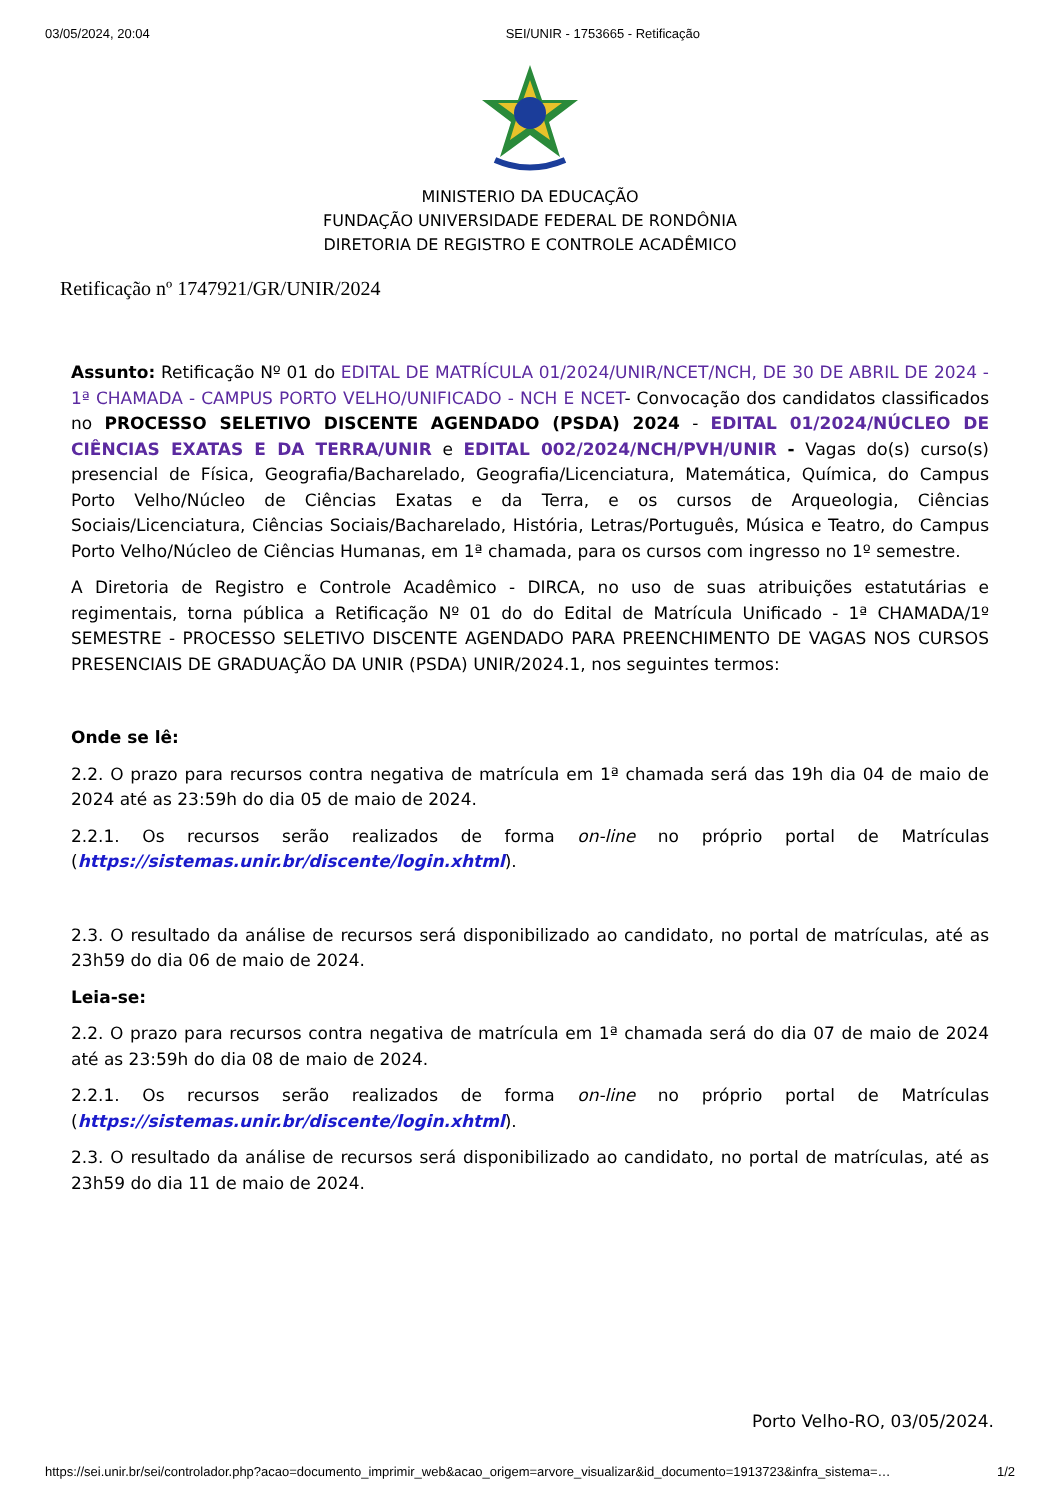03/05/2024, 20:04 SEI/UNIR - 1753665 - Retificação
MINISTERIO DA EDUCAÇÃO
FUNDAÇÃO UNIVERSIDADE FEDERAL DE RONDÔNIA
DIRETORIA DE REGISTRO E CONTROLE ACADÊMICO
Retificação nº 1747921/GR/UNIR/2024
Assunto: Retificação Nº 01 do EDITAL DE MATRÍCULA 01/2024/UNIR/NCET/NCH, DE 30 DE ABRIL DE 2024 - 1ª CHAMADA - CAMPUS PORTO VELHO/UNIFICADO - NCH E NCET- Convocação dos candidatos classificados no PROCESSO SELETIVO DISCENTE AGENDADO (PSDA) 2024 - EDITAL 01/2024/NÚCLEO DE CIÊNCIAS EXATAS E DA TERRA/UNIR e EDITAL 002/2024/NCH/PVH/UNIR - Vagas do(s) curso(s) presencial de Física, Geografia/Bacharelado, Geografia/Licenciatura, Matemática, Química, do Campus Porto Velho/Núcleo de Ciências Exatas e da Terra, e os cursos de Arqueologia, Ciências Sociais/Licenciatura, Ciências Sociais/Bacharelado, História, Letras/Português, Música e Teatro, do Campus Porto Velho/Núcleo de Ciências Humanas, em 1ª chamada, para os cursos com ingresso no 1º semestre.
A Diretoria de Registro e Controle Acadêmico - DIRCA, no uso de suas atribuições estatutárias e regimentais, torna pública a Retificação Nº 01 do do Edital de Matrícula Unificado - 1ª CHAMADA/1º SEMESTRE - PROCESSO SELETIVO DISCENTE AGENDADO PARA PREENCHIMENTO DE VAGAS NOS CURSOS PRESENCIAIS DE GRADUAÇÃO DA UNIR (PSDA) UNIR/2024.1, nos seguintes termos:
Onde se lê:
2.2. O prazo para recursos contra negativa de matrícula em 1ª chamada será das 19h dia 04 de maio de 2024 até as 23:59h do dia 05 de maio de 2024.
2.2.1. Os recursos serão realizados de forma on-line no próprio portal de Matrículas (https://sistemas.unir.br/discente/login.xhtml).
2.3. O resultado da análise de recursos será disponibilizado ao candidato, no portal de matrículas, até as 23h59 do dia 06 de maio de 2024.
Leia-se:
2.2. O prazo para recursos contra negativa de matrícula em 1ª chamada será do dia 07 de maio de 2024 até as 23:59h do dia 08 de maio de 2024.
2.2.1. Os recursos serão realizados de forma on-line no próprio portal de Matrículas (https://sistemas.unir.br/discente/login.xhtml).
2.3. O resultado da análise de recursos será disponibilizado ao candidato, no portal de matrículas, até as 23h59 do dia 11 de maio de 2024.
Porto Velho-RO, 03/05/2024.
https://sei.unir.br/sei/controlador.php?acao=documento_imprimir_web&acao_origem=arvore_visualizar&id_documento=1913723&infra_sistema=… 1/2